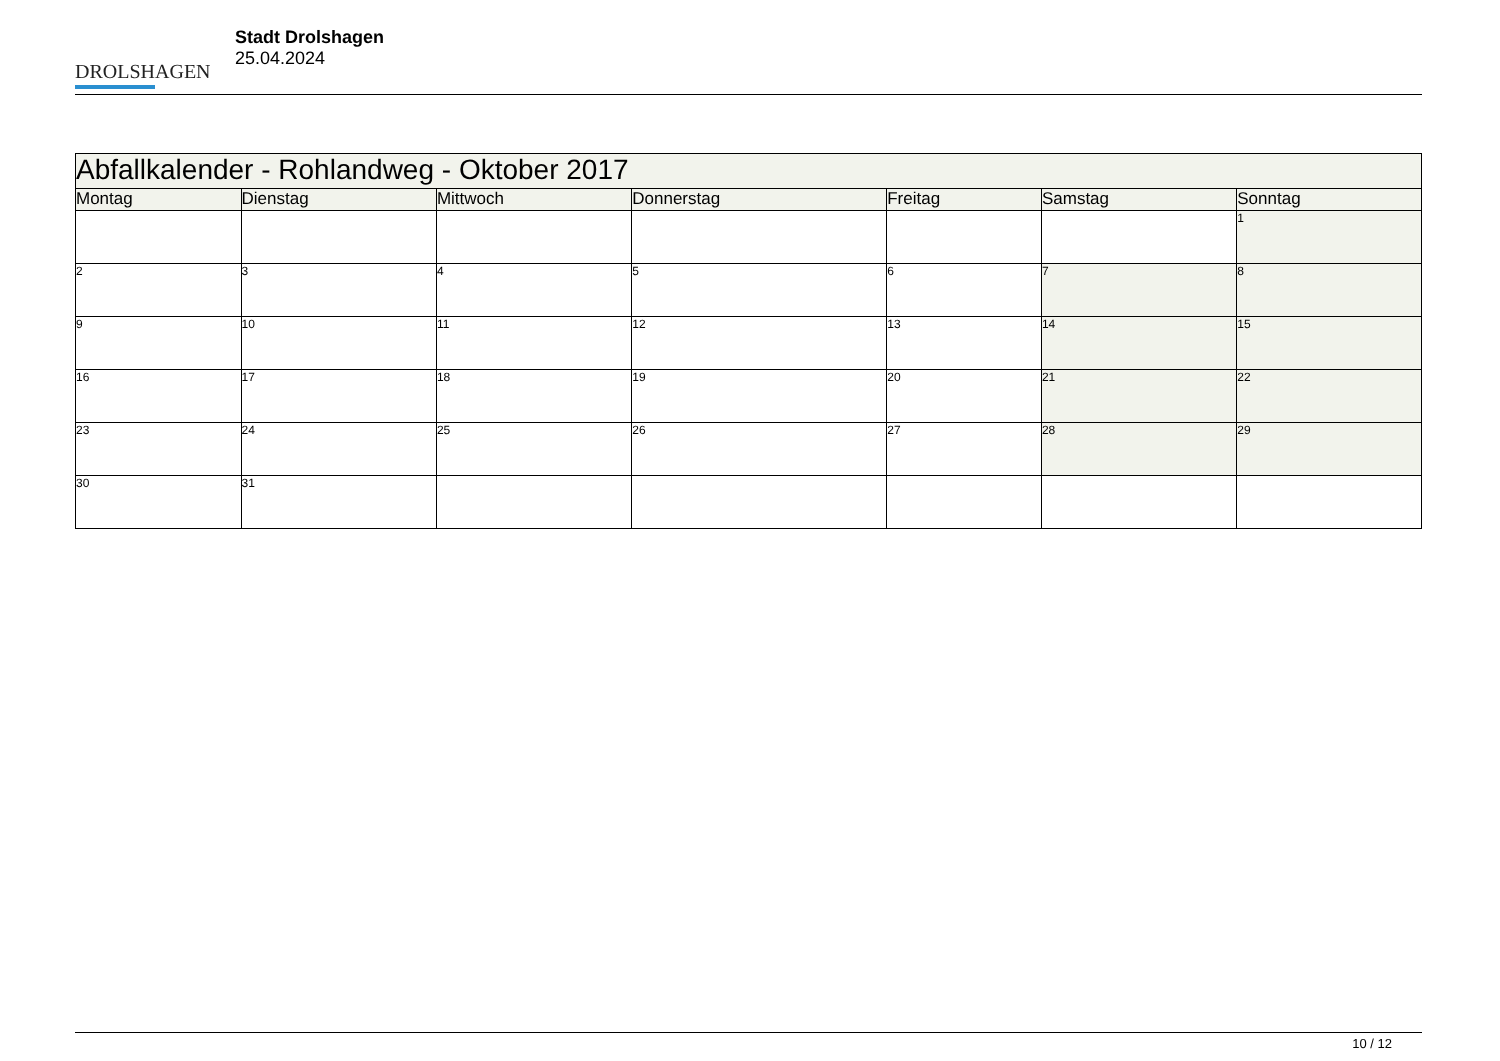DROLSHAGEN
Stadt Drolshagen
25.04.2024
| Abfallkalender - Rohlandweg - Oktober 2017 | | | | | | |
| --- | --- | --- | --- | --- | --- | --- |
| Montag | Dienstag | Mittwoch | Donnerstag | Freitag | Samstag | Sonntag |
| | | | | | | 1 |
| 2 | 3 | 4 | 5 | 6 | 7 | 8 |
| 9 | 10 | 11 | 12 | 13 | 14 | 15 |
| 16 | 17 | 18 | 19 | 20 | 21 | 22 |
| 23 | 24 | 25 | 26 | 27 | 28 | 29 |
| 30 | 31 | | | | | |
10 / 12